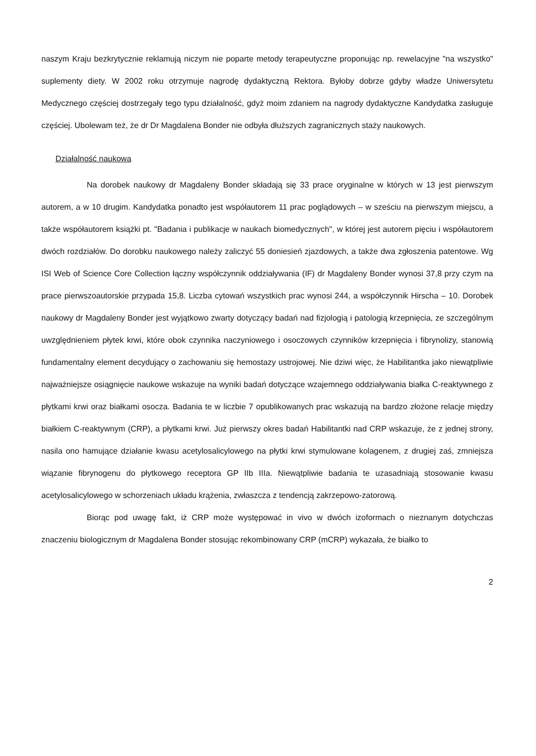naszym Kraju bezkrytycznie reklamują niczym nie poparte metody terapeutyczne proponując np. rewelacyjne "na wszystko" suplementy diety. W 2002 roku otrzymuje nagrodę dydaktyczną Rektora. Byłoby dobrze gdyby władze Uniwersytetu Medycznego częściej dostrzegały tego typu działalność, gdyż moim zdaniem na nagrody dydaktyczne Kandydatka zasługuje częściej. Ubolewam też, że dr Dr Magdalena Bonder nie odbyła dłuższych zagranicznych staży naukowych.
Działalność naukowa
Na dorobek naukowy dr Magdaleny Bonder składają się 33 prace oryginalne w których w 13 jest pierwszym autorem, a w 10 drugim. Kandydatka ponadto jest współautorem 11 prac poglądowych – w sześciu na pierwszym miejscu, a także współautorem książki pt. "Badania i publikacje w naukach biomedycznych", w której jest autorem pięciu i współautorem dwóch rozdziałów. Do dorobku naukowego należy zaliczyć 55 doniesień zjazdowych, a także dwa zgłoszenia patentowe. Wg ISI Web of Science Core Collection łączny współczynnik oddziaływania (IF) dr Magdaleny Bonder wynosi 37,8 przy czym na prace pierwszoautorskie przypada 15,8. Liczba cytowań wszystkich prac wynosi 244, a współczynnik Hirscha – 10. Dorobek naukowy dr Magdaleny Bonder jest wyjątkowo zwarty dotyczący badań nad fizjologią i patologią krzepnięcia, ze szczególnym uwzględnieniem płytek krwi, które obok czynnika naczyniowego i osoczowych czynników krzepnięcia i fibrynolizy, stanowią fundamentalny element decydujący o zachowaniu się hemostazy ustrojowej. Nie dziwi więc, że Habilitantka jako niewątpliwie najważniejsze osiągnięcie naukowe wskazuje na wyniki badań dotyczące wzajemnego oddziaływania białka C-reaktywnego z płytkami krwi oraz białkami osocza. Badania te w liczbie 7 opublikowanych prac wskazują na bardzo złożone relacje między białkiem C-reaktywnym (CRP), a płytkami krwi. Już pierwszy okres badań Habilitantki nad CRP wskazuje, że z jednej strony, nasila ono hamujące działanie kwasu acetylosalicylowego na płytki krwi stymulowane kolagenem, z drugiej zaś, zmniejsza wiązanie fibrynogenu do płytkowego receptora GP IIb IIIa. Niewątpliwie badania te uzasadniają stosowanie kwasu acetylosalicylowego w schorzeniach układu krążenia, zwłaszcza z tendencją zakrzepowo-zatorową.
Biorąc pod uwagę fakt, iż CRP może występować in vivo w dwóch izoformach o nieznanym dotychczas znaczeniu biologicznym dr Magdalena Bonder stosując rekombinowany CRP (mCRP) wykazała, że białko to
2